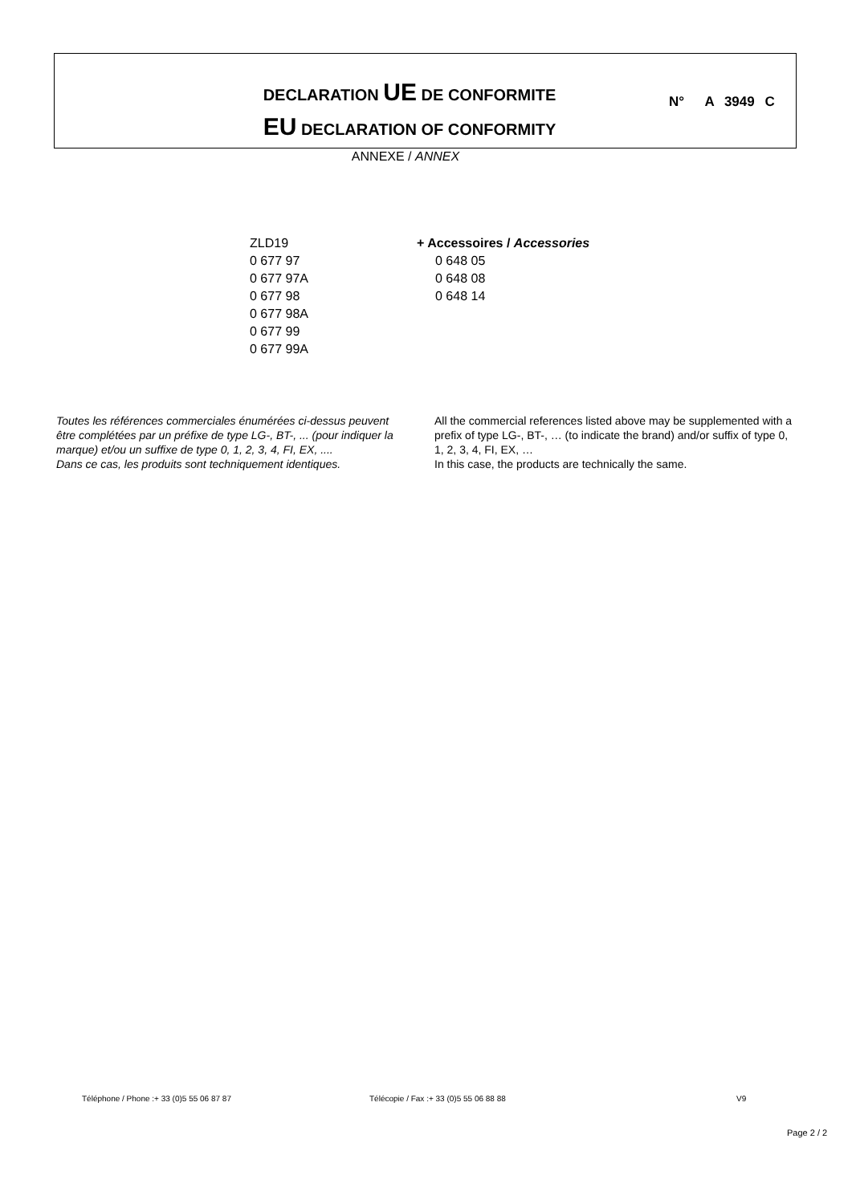DECLARATION UE DE CONFORMITE
EU DECLARATION OF CONFORMITY
N° A 3949 C
ANNEXE / ANNEX
ZLD19
0 677 97
0 677 97A
0 677 98
0 677 98A
0 677 99
0 677 99A
+ Accessoires / Accessories
0 648 05
0 648 08
0 648 14
Toutes les références commerciales énumérées ci-dessus peuvent être complétées par un préfixe de type LG-, BT-, ... (pour indiquer la marque) et/ou un suffixe de type 0, 1, 2, 3, 4, FI, EX, ....
Dans ce cas, les produits sont techniquement identiques.
All the commercial references listed above may be supplemented with a prefix of type LG-, BT-, … (to indicate the brand) and/or suffix of type 0, 1, 2, 3, 4, FI, EX, …
In this case, the products are technically the same.
Téléphone / Phone :+ 33 (0)5 55 06 87 87
Télécopie / Fax :+ 33 (0)5 55 06 88 88
V9
Page 2 / 2